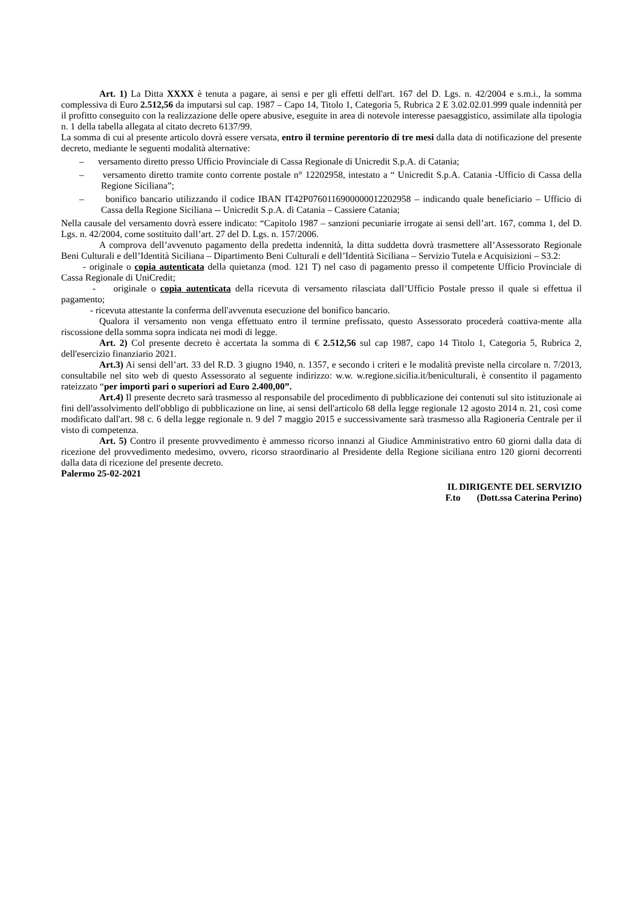Art. 1) La Ditta XXXX è tenuta a pagare, ai sensi e per gli effetti dell'art. 167 del D. Lgs. n. 42/2004 e s.m.i., la somma complessiva di Euro 2.512,56 da imputarsi sul cap. 1987 – Capo 14, Titolo 1, Categoria 5, Rubrica 2 E 3.02.02.01.999 quale indennità per il profitto conseguito con la realizzazione delle opere abusive, eseguite in area di notevole interesse paesaggistico, assimilate alla tipologia n. 1 della tabella allegata al citato decreto 6137/99.
La somma di cui al presente articolo dovrà essere versata, entro il termine perentorio di tre mesi dalla data di notificazione del presente decreto, mediante le seguenti modalità alternative:
– versamento diretto presso Ufficio Provinciale di Cassa Regionale di Unicredit S.p.A. di Catania;
– versamento diretto tramite conto corrente postale n° 12202958, intestato a “ Unicredit S.p.A. Catania -Ufficio di Cassa della Regione Siciliana”;
– bonifico bancario utilizzando il codice IBAN IT42P0760116900000012202958 – indicando quale beneficiario – Ufficio di Cassa della Regione Siciliana -- Unicredit S.p.A. di Catania – Cassiere Catania;
Nella causale del versamento dovrà essere indicato: “Capitolo 1987 – sanzioni pecuniarie irrogate ai sensi dell’art. 167, comma 1, del D. Lgs. n. 42/2004, come sostituito dall’art. 27 del D. Lgs. n. 157/2006.
A comprova dell’avvenuto pagamento della predetta indennità, la ditta suddetta dovrà trasmettere all’Assessorato Regionale Beni Culturali e dell’Identità Siciliana – Dipartimento Beni Culturali e dell’Identità Siciliana – Servizio Tutela e Acquisizioni – S3.2:
- originale o copia autenticata della quietanza (mod. 121 T) nel caso di pagamento presso il competente Ufficio Provinciale di Cassa Regionale di UniCredit;
- originale o copia autenticata della ricevuta di versamento rilasciata dall’Ufficio Postale presso il quale si effettua il pagamento;
- ricevuta attestante la conferma dell'avvenuta esecuzione del bonifico bancario.
Qualora il versamento non venga effettuato entro il termine prefissato, questo Assessorato procederà coattiva-mente alla riscossione della somma sopra indicata nei modi di legge.
Art. 2) Col presente decreto è accertata la somma di € 2.512,56 sul cap 1987, capo 14 Titolo 1, Categoria 5, Rubrica 2, dell'esercizio finanziario 2021.
Art.3) Ai sensi dell’art. 33 del R.D. 3 giugno 1940, n. 1357, e secondo i criteri e le modalità previste nella circolare n. 7/2013, consultabile nel sito web di questo Assessorato al seguente indirizzo: w.w. w.regione.sicilia.it/beniculturali, è consentito il pagamento rateizzato “per importi pari o superiori ad Euro 2.400,00”.
Art.4) Il presente decreto sarà trasmesso al responsabile del procedimento di pubblicazione dei contenuti sul sito istituzionale ai fini dell'assolvimento dell'obbligo di pubblicazione on line, ai sensi dell'articolo 68 della legge regionale 12 agosto 2014 n. 21, così come modificato dall'art. 98 c. 6 della legge regionale n. 9 del 7 maggio 2015 e successivamente sarà trasmesso alla Ragioneria Centrale per il visto di competenza.
Art. 5) Contro il presente provvedimento è ammesso ricorso innanzi al Giudice Amministrativo entro 60 giorni dalla data di ricezione del provvedimento medesimo, ovvero, ricorso straordinario al Presidente della Regione siciliana entro 120 giorni decorrenti dalla data di ricezione del presente decreto.
Palermo 25-02-2021
IL DIRIGENTE DEL SERVIZIO
F.to (Dott.ssa Caterina Perino)